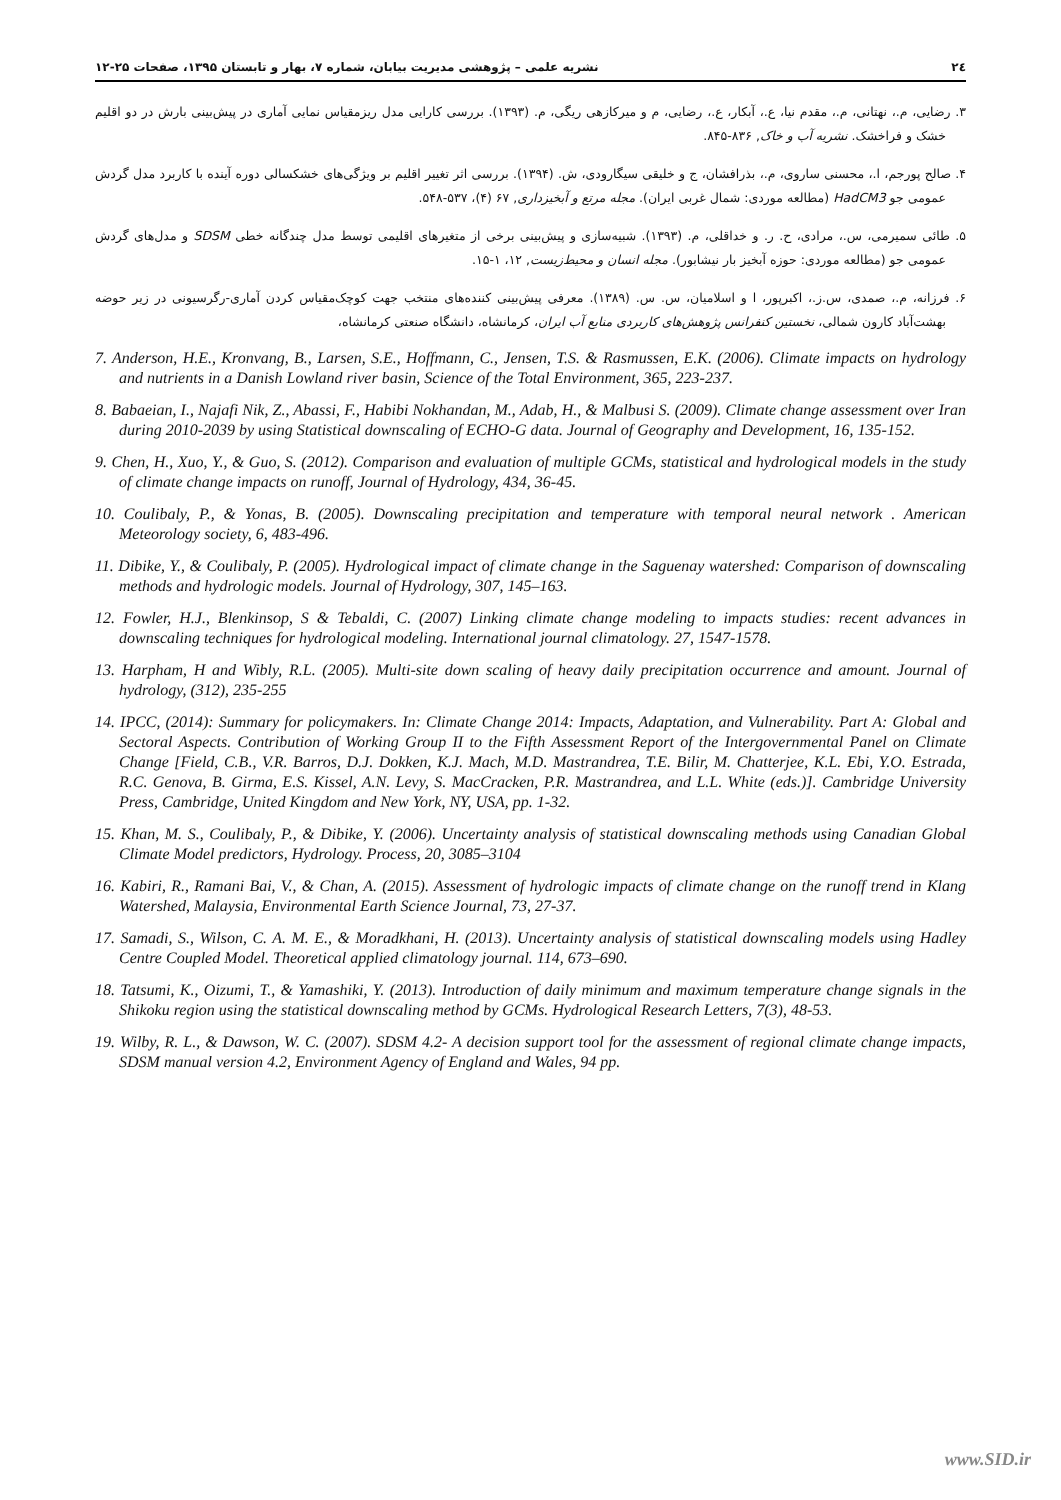۲٤ نشریه علمی – پژوهشی مدیریت بیابان، شماره ۷، بهار و تابستان ۱۳۹۵، صفحات ۲۵-۱۲
۳. رضایی، م.، نهتانی، م.، مقدم نیا، ع.، آبکار، ع.، رضایی، م و میرکازهی ریگی، م. (۱۳۹۳). بررسی کارایی مدل ریزمقیاس نمایی آماری در پیش‌بینی بارش در دو اقلیم خشک و فراخشک. نشریه آب و خاک, ۸۳۶-۸۴۵.
۴. صالح پورجم، ا.، محسنی ساروی، م.، بذرافشان، ج و خلیقی سیگارودی، ش. (۱۳۹۴). بررسی اثر تغییر اقلیم بر ویژگی‌های خشکسالی دوره آینده با کاربرد مدل گردش عمومی جو HadCM3 (مطالعه موردی: شمال غربی ایران). مجله مرتع و آبخیزداری, ۶۷ (۴)، ۵۳۷-۵۴۸.
۵. طائی سمیرمی، س.، مرادی، ح. ر. و خداقلی، م. (۱۳۹۳). شبیه‌سازی و پیش‌بینی برخی از متغیرهای اقلیمی توسط مدل چندگانه خطی SDSM و مدل‌های گردش عمومی جو (مطالعه موردی: حوزه آبخیز بار نیشابور). مجله انسان و محیط‌زیست, ۱۲، ۱-۱۵.
۶. فرزانه، م.، صمدی، س.ز.، اکبرپور، ا و اسلامیان، س. س. (۱۳۸۹). معرفی پیش‌بینی کننده‌های منتخب جهت کوچک‌مقیاس کردن آماری-رگرسیونی در زیر حوضه بهشت‌آباد کارون شمالی، نخستین کنفرانس پژوهش‌های کاربردی منابع آب ایران، کرمانشاه، دانشگاه صنعتی کرمانشاه،
7. Anderson, H.E., Kronvang, B., Larsen, S.E., Hoffmann, C., Jensen, T.S. & Rasmussen, E.K. (2006). Climate impacts on hydrology and nutrients in a Danish Lowland river basin, Science of the Total Environment, 365, 223-237.
8. Babaeian, I., Najafi Nik, Z., Abassi, F., Habibi Nokhandan, M., Adab, H., & Malbusi S. (2009). Climate change assessment over Iran during 2010-2039 by using Statistical downscaling of ECHO-G data. Journal of Geography and Development, 16, 135-152.
9. Chen, H., Xuo, Y., & Guo, S. (2012). Comparison and evaluation of multiple GCMs, statistical and hydrological models in the study of climate change impacts on runoff, Journal of Hydrology, 434, 36-45.
10. Coulibaly, P., & Yonas, B. (2005). Downscaling precipitation and temperature with temporal neural network . American Meteorology society, 6, 483-496.
11. Dibike, Y., & Coulibaly, P. (2005). Hydrological impact of climate change in the Saguenay watershed: Comparison of downscaling methods and hydrologic models. Journal of Hydrology, 307, 145–163.
12. Fowler, H.J., Blenkinsop, S & Tebaldi, C. (2007) Linking climate change modeling to impacts studies: recent advances in downscaling techniques for hydrological modeling. International journal climatology. 27, 1547-1578.
13. Harpham, H and Wibly, R.L. (2005). Multi-site down scaling of heavy daily precipitation occurrence and amount. Journal of hydrology, (312), 235-255
14. IPCC, (2014): Summary for policymakers. In: Climate Change 2014: Impacts, Adaptation, and Vulnerability. Part A: Global and Sectoral Aspects. Contribution of Working Group II to the Fifth Assessment Report of the Intergovernmental Panel on Climate Change [Field, C.B., V.R. Barros, D.J. Dokken, K.J. Mach, M.D. Mastrandrea, T.E. Bilir, M. Chatterjee, K.L. Ebi, Y.O. Estrada, R.C. Genova, B. Girma, E.S. Kissel, A.N. Levy, S. MacCracken, P.R. Mastrandrea, and L.L. White (eds.)]. Cambridge University Press, Cambridge, United Kingdom and New York, NY, USA, pp. 1-32.
15. Khan, M. S., Coulibaly, P., & Dibike, Y. (2006). Uncertainty analysis of statistical downscaling methods using Canadian Global Climate Model predictors, Hydrology. Process, 20, 3085–3104
16. Kabiri, R., Ramani Bai, V., & Chan, A. (2015). Assessment of hydrologic impacts of climate change on the runoff trend in Klang Watershed, Malaysia, Environmental Earth Science Journal, 73, 27-37.
17. Samadi, S., Wilson, C. A. M. E., & Moradkhani, H. (2013). Uncertainty analysis of statistical downscaling models using Hadley Centre Coupled Model. Theoretical applied climatology journal. 114, 673–690.
18. Tatsumi, K., Oizumi, T., & Yamashiki, Y. (2013). Introduction of daily minimum and maximum temperature change signals in the Shikoku region using the statistical downscaling method by GCMs. Hydrological Research Letters, 7(3), 48-53.
19. Wilby, R. L., & Dawson, W. C. (2007). SDSM 4.2- A decision support tool for the assessment of regional climate change impacts, SDSM manual version 4.2, Environment Agency of England and Wales, 94 pp.
www.SID.ir